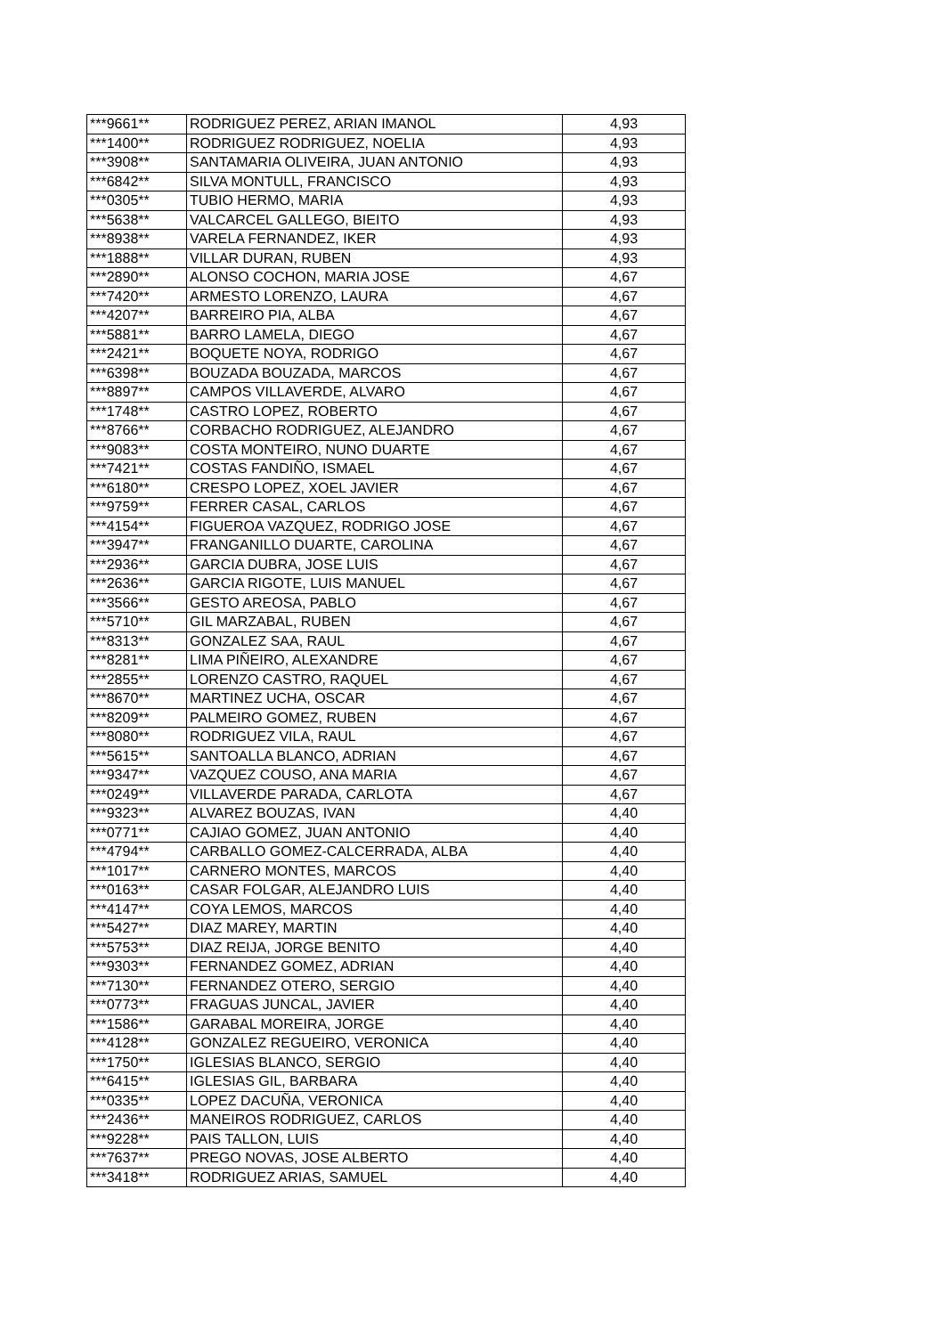| ***9661** | RODRIGUEZ PEREZ, ARIAN IMANOL | 4,93 |
| ***1400** | RODRIGUEZ RODRIGUEZ, NOELIA | 4,93 |
| ***3908** | SANTAMARIA OLIVEIRA, JUAN ANTONIO | 4,93 |
| ***6842** | SILVA MONTULL, FRANCISCO | 4,93 |
| ***0305** | TUBIO HERMO, MARIA | 4,93 |
| ***5638** | VALCARCEL GALLEGO, BIEITO | 4,93 |
| ***8938** | VARELA FERNANDEZ, IKER | 4,93 |
| ***1888** | VILLAR DURAN, RUBEN | 4,93 |
| ***2890** | ALONSO COCHON, MARIA JOSE | 4,67 |
| ***7420** | ARMESTO LORENZO, LAURA | 4,67 |
| ***4207** | BARREIRO PIA, ALBA | 4,67 |
| ***5881** | BARRO LAMELA, DIEGO | 4,67 |
| ***2421** | BOQUETE NOYA, RODRIGO | 4,67 |
| ***6398** | BOUZADA BOUZADA, MARCOS | 4,67 |
| ***8897** | CAMPOS VILLAVERDE, ALVARO | 4,67 |
| ***1748** | CASTRO LOPEZ, ROBERTO | 4,67 |
| ***8766** | CORBACHO RODRIGUEZ, ALEJANDRO | 4,67 |
| ***9083** | COSTA MONTEIRO, NUNO DUARTE | 4,67 |
| ***7421** | COSTAS FANDIÑO, ISMAEL | 4,67 |
| ***6180** | CRESPO LOPEZ, XOEL JAVIER | 4,67 |
| ***9759** | FERRER CASAL, CARLOS | 4,67 |
| ***4154** | FIGUEROA VAZQUEZ, RODRIGO JOSE | 4,67 |
| ***3947** | FRANGANILLO DUARTE, CAROLINA | 4,67 |
| ***2936** | GARCIA DUBRA, JOSE LUIS | 4,67 |
| ***2636** | GARCIA RIGOTE, LUIS MANUEL | 4,67 |
| ***3566** | GESTO AREOSA, PABLO | 4,67 |
| ***5710** | GIL MARZABAL, RUBEN | 4,67 |
| ***8313** | GONZALEZ SAA, RAUL | 4,67 |
| ***8281** | LIMA PIÑEIRO, ALEXANDRE | 4,67 |
| ***2855** | LORENZO CASTRO, RAQUEL | 4,67 |
| ***8670** | MARTINEZ UCHA, OSCAR | 4,67 |
| ***8209** | PALMEIRO GOMEZ, RUBEN | 4,67 |
| ***8080** | RODRIGUEZ VILA, RAUL | 4,67 |
| ***5615** | SANTOALLA BLANCO, ADRIAN | 4,67 |
| ***9347** | VAZQUEZ COUSO, ANA MARIA | 4,67 |
| ***0249** | VILLAVERDE PARADA, CARLOTA | 4,67 |
| ***9323** | ALVAREZ BOUZAS, IVAN | 4,40 |
| ***0771** | CAJIAO GOMEZ, JUAN ANTONIO | 4,40 |
| ***4794** | CARBALLO GOMEZ-CALCERRADA, ALBA | 4,40 |
| ***1017** | CARNERO MONTES, MARCOS | 4,40 |
| ***0163** | CASAR FOLGAR, ALEJANDRO LUIS | 4,40 |
| ***4147** | COYA LEMOS, MARCOS | 4,40 |
| ***5427** | DIAZ MAREY, MARTIN | 4,40 |
| ***5753** | DIAZ REIJA, JORGE BENITO | 4,40 |
| ***9303** | FERNANDEZ GOMEZ, ADRIAN | 4,40 |
| ***7130** | FERNANDEZ OTERO, SERGIO | 4,40 |
| ***0773** | FRAGUAS JUNCAL, JAVIER | 4,40 |
| ***1586** | GARABAL MOREIRA, JORGE | 4,40 |
| ***4128** | GONZALEZ REGUEIRO, VERONICA | 4,40 |
| ***1750** | IGLESIAS BLANCO, SERGIO | 4,40 |
| ***6415** | IGLESIAS GIL, BARBARA | 4,40 |
| ***0335** | LOPEZ DACUÑA, VERONICA | 4,40 |
| ***2436** | MANEIROS RODRIGUEZ, CARLOS | 4,40 |
| ***9228** | PAIS TALLON, LUIS | 4,40 |
| ***7637** | PREGO NOVAS, JOSE ALBERTO | 4,40 |
| ***3418** | RODRIGUEZ ARIAS, SAMUEL | 4,40 |